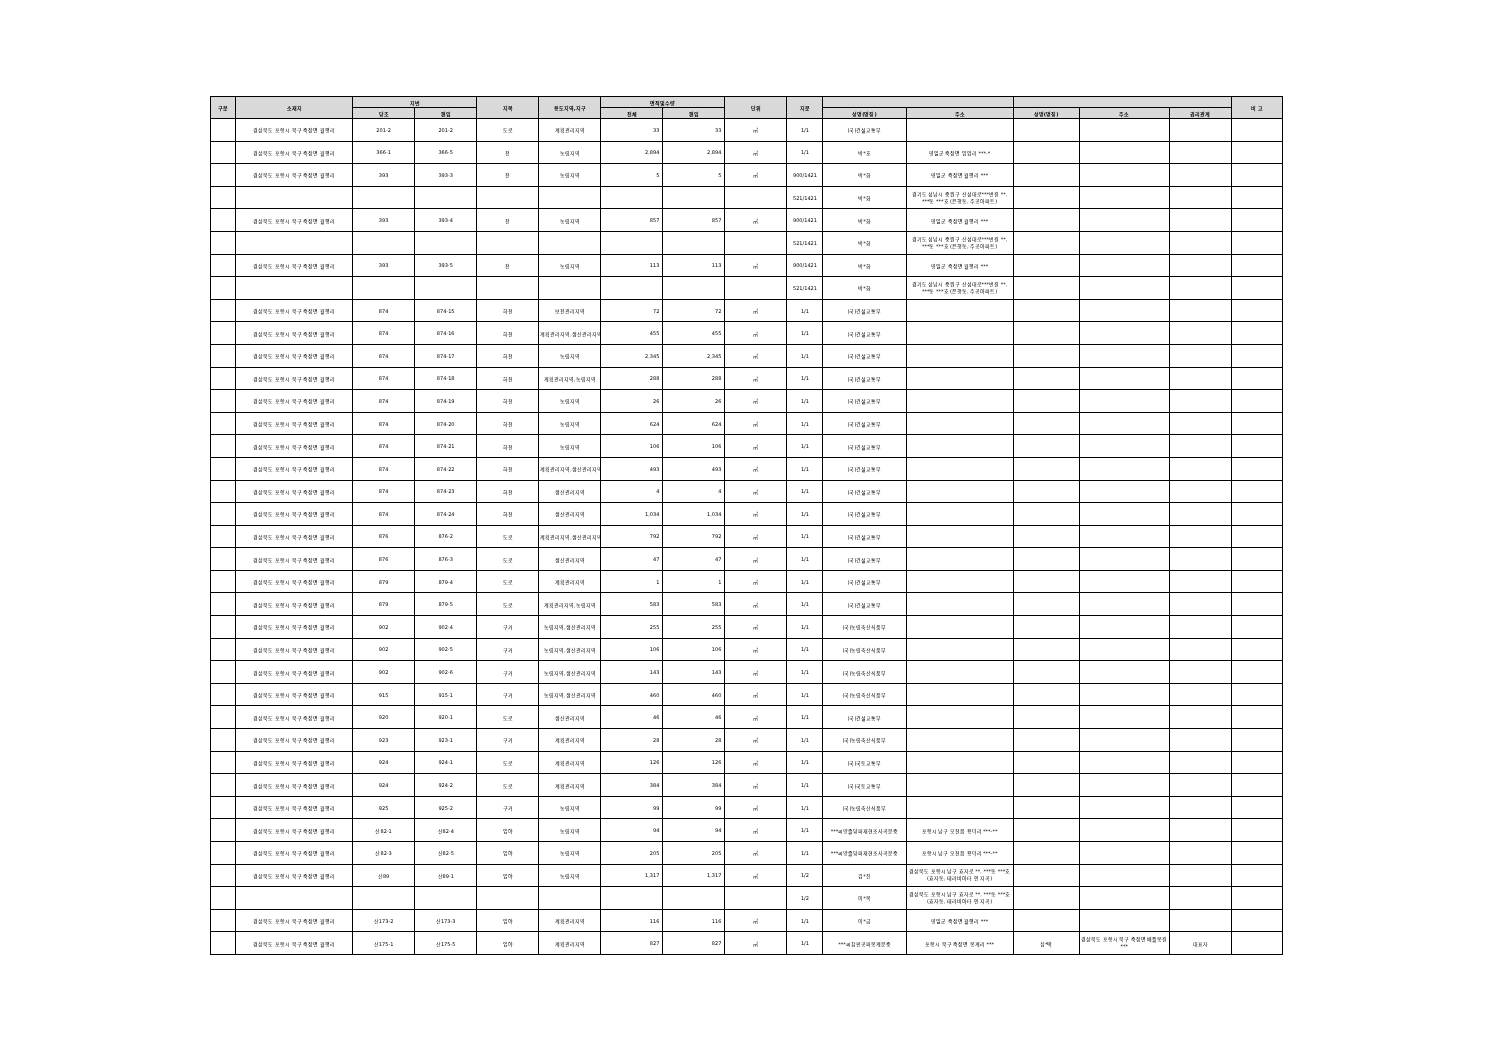| 구분 | 소재지 | 지번 | | 지목 | 용도지역,지구 | 면적및수량 | | 단위 | 지분 | | | | | | 비 고 |
| --- | --- | --- | --- | --- | --- | --- | --- | --- | --- | --- | --- | --- | --- | --- | --- |
| | | 당초 | 편입 | | | 전체 | 편입 | | | 성명(명칭) | 주소 | 성명(명칭) | 주소 | 권리관계 | |
| | 경상북도 포항시 북구 죽장면 월평리 | 201-2 | 201-2 | 도로 | 계획관리지역 | 33 | 33 | ㎡ | 1/1 | (국)건설교통부 | | | | | |
| | 경상북도 포항시 북구 죽장면 월평리 | 366-1 | 366-5 | 전 | 농림지역 | 2,894 | 2,894 | ㎡ | 1/1 | 박*호 | 영일군 죽장면 입암리 ***-* | | | | |
| | 경상북도 포항시 북구 죽장면 월평리 | 393 | 393-3 | 전 | 농림지역 | 5 | 5 | ㎡ | 900/1421 | 박*화 | 영일군 죽장면 월평리 *** | | | | |
| | | | | | | | | | 521/1421 | 박*화 | 경기도 성남시 중원구 산성대로***번길 **, ***동 ***호 (은행동, 주공아파트) | | | | |
| | 경상북도 포항시 북구 죽장면 월평리 | 393 | 393-4 | 전 | 농림지역 | 857 | 857 | ㎡ | 900/1421 | 박*화 | 영일군 죽장면 월평리 *** | | | | |
| | | | | | | | | | 521/1421 | 박*화 | 경기도 성남시 중원구 산성대로***번길 **, ***동 ***호 (은행동, 주공아파트) | | | | |
| | 경상북도 포항시 북구 죽장면 월평리 | 393 | 393-5 | 전 | 농림지역 | 113 | 113 | ㎡ | 900/1421 | 박*화 | 영일군 죽장면 월평리 *** | | | | |
| | | | | | | | | | 521/1421 | 박*화 | 경기도 성남시 중원구 산성대로***번길 **, ***동 ***호 (은행동, 주공아파트) | | | | |
| | 경상북도 포항시 북구 죽장면 월평리 | 874 | 874-15 | 하천 | 보전관리지역 | 72 | 72 | ㎡ | 1/1 | (국)건설교통부 | | | | | |
| | 경상북도 포항시 북구 죽장면 월평리 | 874 | 874-16 | 하천 | 계획관리지역,생산관리지역 | 455 | 455 | ㎡ | 1/1 | (국)건설교통부 | | | | | |
| | 경상북도 포항시 북구 죽장면 월평리 | 874 | 874-17 | 하천 | 농림지역 | 2,345 | 2,345 | ㎡ | 1/1 | (국)건설교통부 | | | | | |
| | 경상북도 포항시 북구 죽장면 월평리 | 874 | 874-18 | 하천 | 계획관리지역,농림지역 | 288 | 288 | ㎡ | 1/1 | (국)건설교통부 | | | | | |
| | 경상북도 포항시 북구 죽장면 월평리 | 874 | 874-19 | 하천 | 농림지역 | 26 | 26 | ㎡ | 1/1 | (국)건설교통부 | | | | | |
| | 경상북도 포항시 북구 죽장면 월평리 | 874 | 874-20 | 하천 | 농림지역 | 624 | 624 | ㎡ | 1/1 | (국)건설교통부 | | | | | |
| | 경상북도 포항시 북구 죽장면 월평리 | 874 | 874-21 | 하천 | 농림지역 | 106 | 106 | ㎡ | 1/1 | (국)건설교통부 | | | | | |
| | 경상북도 포항시 북구 죽장면 월평리 | 874 | 874-22 | 하천 | 계획관리지역,생산관리지역 | 493 | 493 | ㎡ | 1/1 | (국)건설교통부 | | | | | |
| | 경상북도 포항시 북구 죽장면 월평리 | 874 | 874-23 | 하천 | 생산관리지역 | 4 | 4 | ㎡ | 1/1 | (국)건설교통부 | | | | | |
| | 경상북도 포항시 북구 죽장면 월평리 | 874 | 874-24 | 하천 | 생산관리지역 | 1,034 | 1,034 | ㎡ | 1/1 | (국)건설교통부 | | | | | |
| | 경상북도 포항시 북구 죽장면 월평리 | 876 | 876-2 | 도로 | 계획관리지역,생산관리지역 | 792 | 792 | ㎡ | 1/1 | (국)건설교통부 | | | | | |
| | 경상북도 포항시 북구 죽장면 월평리 | 876 | 876-3 | 도로 | 생산관리지역 | 47 | 47 | ㎡ | 1/1 | (국)건설교통부 | | | | | |
| | 경상북도 포항시 북구 죽장면 월평리 | 879 | 879-4 | 도로 | 계획관리지역 | 1 | 1 | ㎡ | 1/1 | (국)건설교통부 | | | | | |
| | 경상북도 포항시 북구 죽장면 월평리 | 879 | 879-5 | 도로 | 계획관리지역,농림지역 | 583 | 583 | ㎡ | 1/1 | (국)건설교통부 | | | | | |
| | 경상북도 포항시 북구 죽장면 월평리 | 902 | 902-4 | 구거 | 농림지역,생산관리지역 | 255 | 255 | ㎡ | 1/1 | (국)농림축산식품부 | | | | | |
| | 경상북도 포항시 북구 죽장면 월평리 | 902 | 902-5 | 구거 | 농림지역,생산관리지역 | 106 | 106 | ㎡ | 1/1 | (국)농림축산식품부 | | | | | |
| | 경상북도 포항시 북구 죽장면 월평리 | 902 | 902-6 | 구거 | 농림지역,생산관리지역 | 143 | 143 | ㎡ | 1/1 | (국)농림축산식품부 | | | | | |
| | 경상북도 포항시 북구 죽장면 월평리 | 915 | 915-1 | 구거 | 농림지역,생산관리지역 | 460 | 460 | ㎡ | 1/1 | (국)농림축산식품부 | | | | | |
| | 경상북도 포항시 북구 죽장면 월평리 | 920 | 920-1 | 도로 | 생산관리지역 | 46 | 46 | ㎡ | 1/1 | (국)건설교통부 | | | | | |
| | 경상북도 포항시 북구 죽장면 월평리 | 923 | 923-1 | 구거 | 계획관리지역 | 28 | 28 | ㎡ | 1/1 | (국)농림축산식품부 | | | | | |
| | 경상북도 포항시 북구 죽장면 월평리 | 924 | 924-1 | 도로 | 계획관리지역 | 126 | 126 | ㎡ | 1/1 | (국)국토교통부 | | | | | |
| | 경상북도 포항시 북구 죽장면 월평리 | 924 | 924-2 | 도로 | 계획관리지역 | 384 | 384 | ㎡ | 1/1 | (국)국토교통부 | | | | | |
| | 경상북도 포항시 북구 죽장면 월평리 | 925 | 925-2 | 구거 | 농림지역 | 99 | 99 | ㎡ | 1/1 | (국)농림축산식품부 | | | | | |
| | 경상북도 포항시 북구 죽장면 월평리 | 산82-1 | 산82-4 | 임야 | 농림지역 | 94 | 94 | ㎡ | 1/1 | ***씨양졸당파재현조사곡문중 | 포항시 남구 오천읍 용덕리 ***-** | | | | |
| | 경상북도 포항시 북구 죽장면 월평리 | 산82-3 | 산82-5 | 임야 | 농림지역 | 205 | 205 | ㎡ | 1/1 | ***씨양졸당파재현조사곡문중 | 포항시 남구 오천읍 용덕리 ***-** | | | | |
| | 경상북도 포항시 북구 죽장면 월평리 | 산89 | 산89-1 | 임야 | 농림지역 | 1,317 | 1,317 | ㎡ | 1/2 | 김*진 | 경상북도 포항시 남구 효자로 **, ***동 ***호(효자동, 테라비아타 인 지곡) | | | | |
| | | | | | | | | | 1/2 | 이*복 | 경상북도 포항시 남구 효자로 **, ***동 ***호(효자동, 테라비아타 인 지곡) | | | | |
| | 경상북도 포항시 북구 죽장면 월평리 | 산173-2 | 산173-3 | 임야 | 계획관리지역 | 116 | 116 | ㎡ | 1/1 | 이*금 | 영일군 죽장면 월평리 *** | | | | |
| | 경상북도 포항시 북구 죽장면 월평리 | 산175-1 | 산175-5 | 임야 | 계획관리지역 | 827 | 827 | ㎡ | 1/1 | ***씨참판공파봉계문중 | 포항시 북구 죽장면 봉계리 *** | 심*택 | 경상북도 포항시 북구 죽장면 베틀봉길*** | 대표자 | |